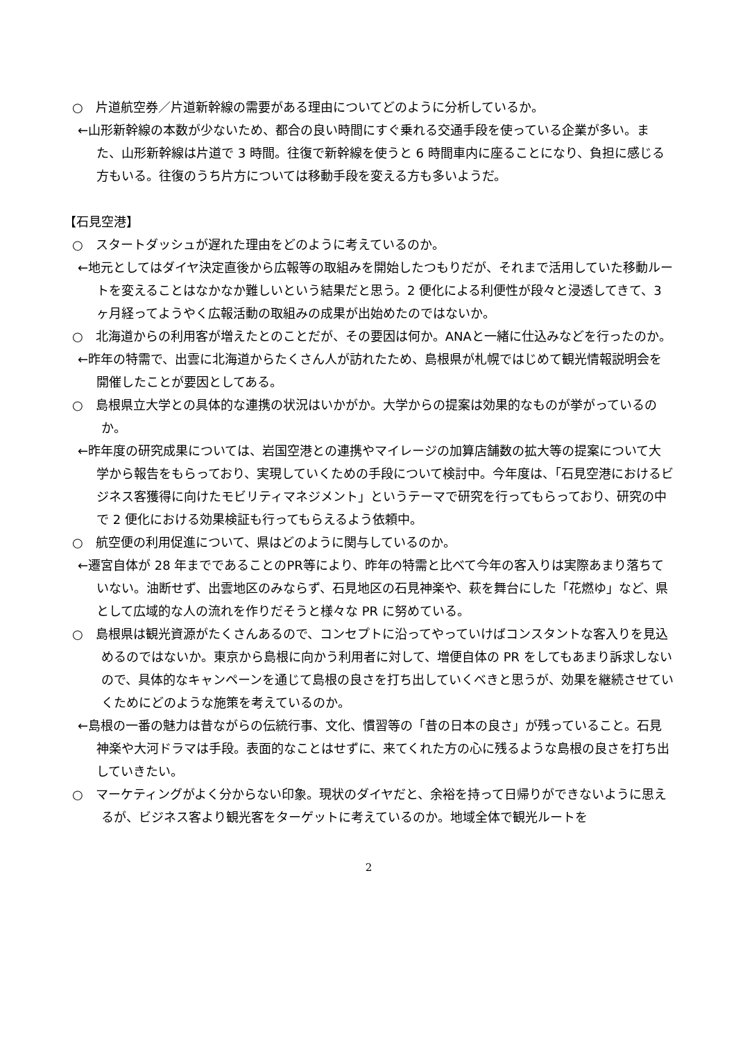○　片道航空券／片道新幹線の需要がある理由についてどのように分析しているか。
←山形新幹線の本数が少ないため、都合の良い時間にすぐ乗れる交通手段を使っている企業が多い。また、山形新幹線は片道で 3 時間。往復で新幹線を使うと 6 時間車内に座ることになり、負担に感じる方もいる。往復のうち片方については移動手段を変える方も多いようだ。
【石見空港】
○　スタートダッシュが遅れた理由をどのように考えているのか。
←地元としてはダイヤ決定直後から広報等の取組みを開始したつもりだが、それまで活用していた移動ルートを変えることはなかなか難しいという結果だと思う。2 便化による利便性が段々と浸透してきて、3 ヶ月経ってようやく広報活動の取組みの成果が出始めたのではないか。
○　北海道からの利用客が増えたとのことだが、その要因は何か。ANAと一緒に仕込みなどを行ったのか。
←昨年の特需で、出雲に北海道からたくさん人が訪れたため、島根県が札幌ではじめて観光情報説明会を開催したことが要因としてある。
○　島根県立大学との具体的な連携の状況はいかがか。大学からの提案は効果的なものが挙がっているのか。
←昨年度の研究成果については、岩国空港との連携やマイレージの加算店舗数の拡大等の提案について大学から報告をもらっており、実現していくための手段について検討中。今年度は、「石見空港におけるビジネス客獲得に向けたモビリティマネジメント」というテーマで研究を行ってもらっており、研究の中で 2 便化における効果検証も行ってもらえるよう依頼中。
○　航空便の利用促進について、県はどのように関与しているのか。
←遷宮自体が 28 年までであることのPR等により、昨年の特需と比べて今年の客入りは実際あまり落ちていない。油断せず、出雲地区のみならず、石見地区の石見神楽や、萩を舞台にした「花燃ゆ」など、県として広域的な人の流れを作りだそうと様々な PR に努めている。
○　島根県は観光資源がたくさんあるので、コンセプトに沿ってやっていけばコンスタントな客入りを見込めるのではないか。東京から島根に向かう利用者に対して、増便自体の PR をしてもあまり訴求しないので、具体的なキャンペーンを通じて島根の良さを打ち出していくべきと思うが、効果を継続させていくためにどのような施策を考えているのか。
←島根の一番の魅力は昔ながらの伝統行事、文化、慣習等の「昔の日本の良さ」が残っていること。石見神楽や大河ドラマは手段。表面的なことはせずに、来てくれた方の心に残るような島根の良さを打ち出していきたい。
○　マーケティングがよく分からない印象。現状のダイヤだと、余裕を持って日帰りができないように思えるが、ビジネス客より観光客をターゲットに考えているのか。地域全体で観光ルートを
2